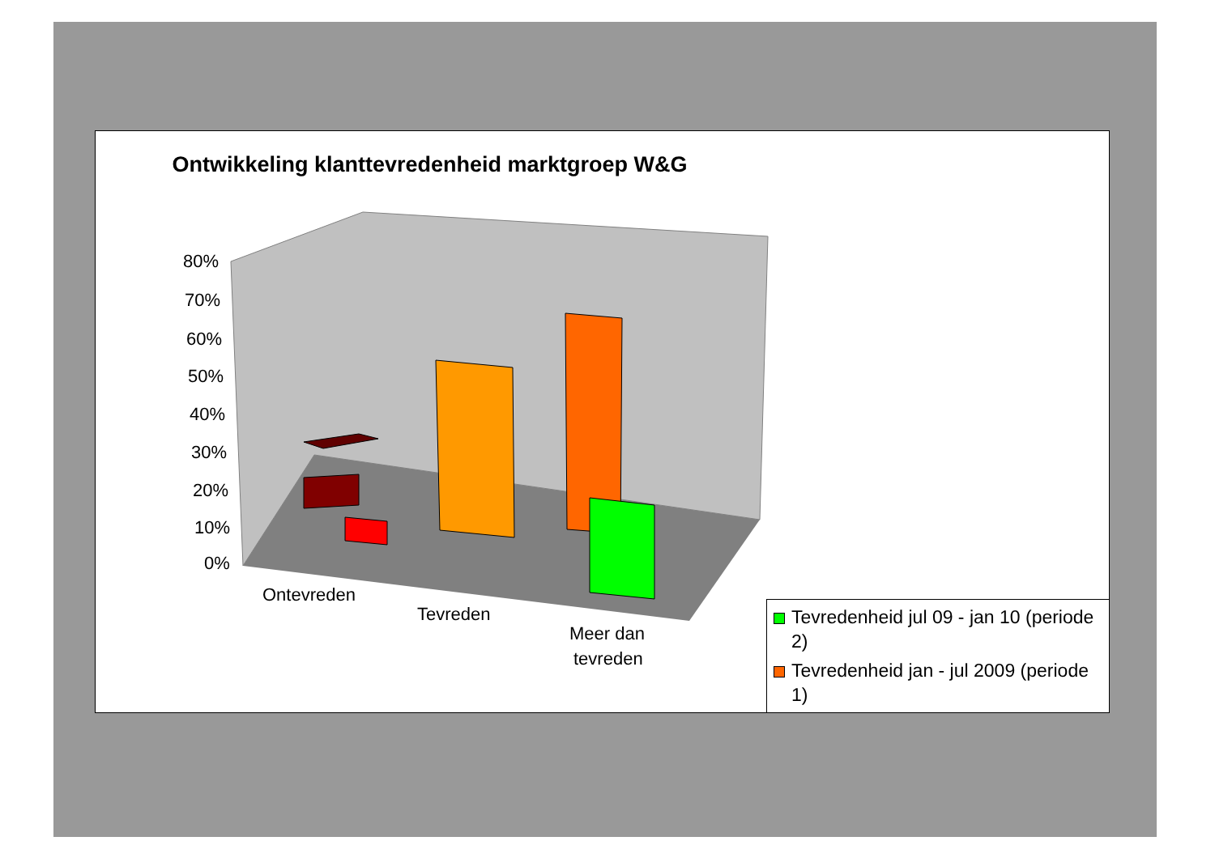Ontwikkeling klanttevredenheid marktgroep W&G
80%
70%
60%
50%
40%
30%
20%
10%
0%
Ontevreden
Tevreden
Meer dan
tevreden
Tevredenheid jul 09 - jan 10 (periode 2)
Tevredenheid jan - jul 2009 (periode 1)